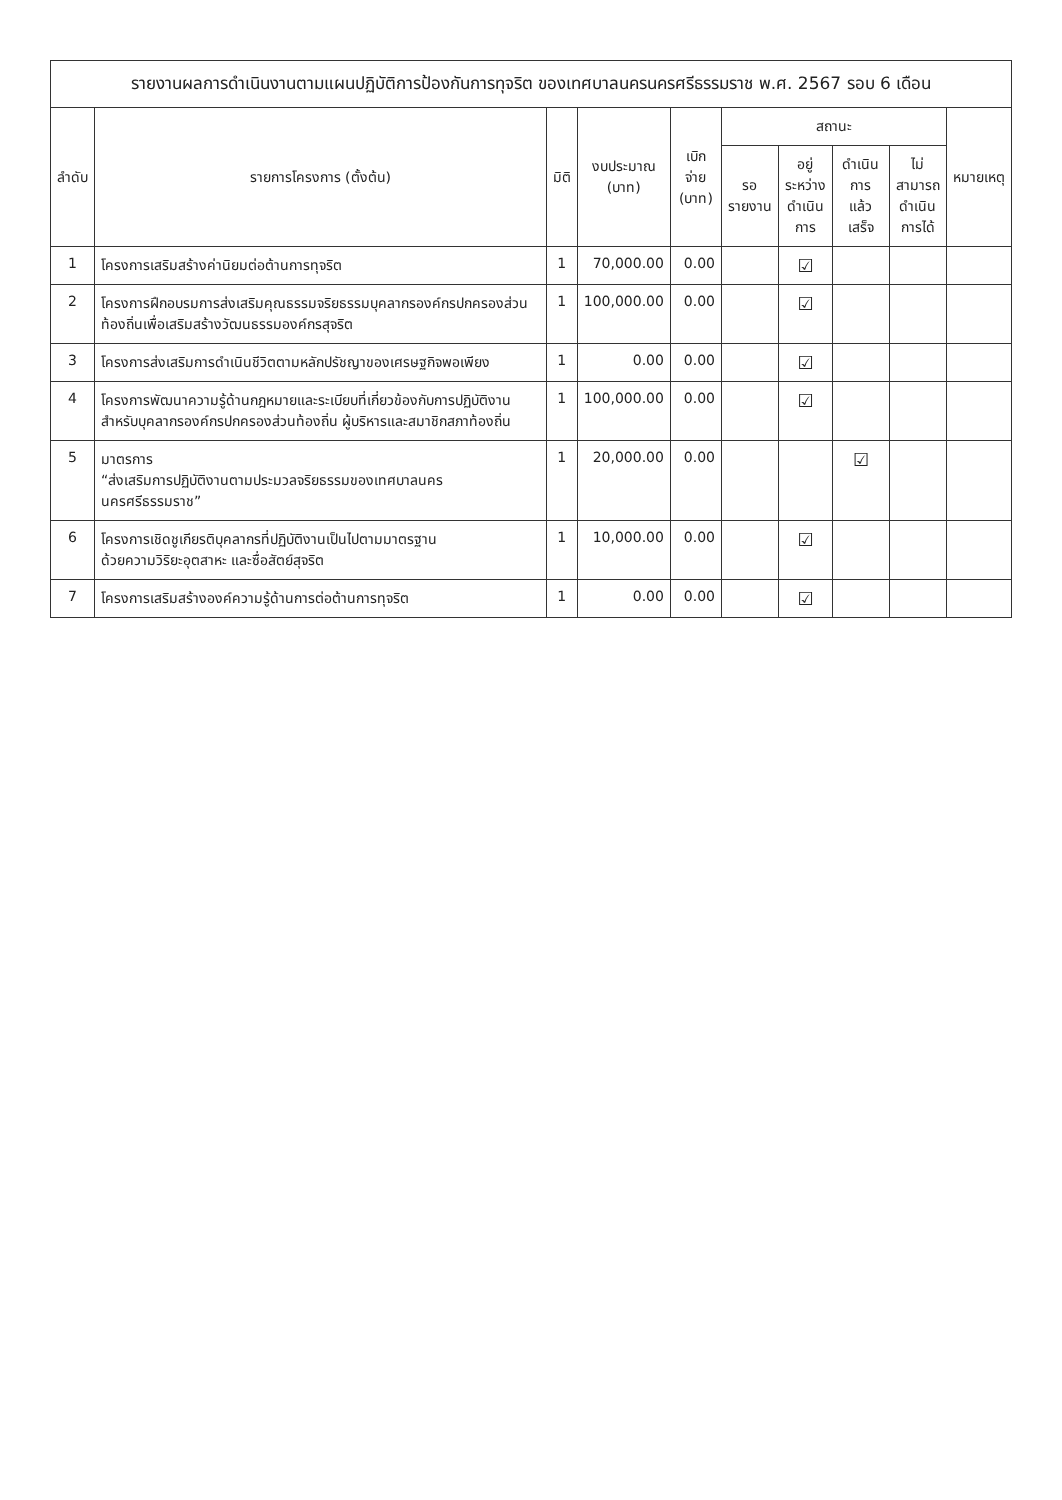รายงานผลการดำเนินงานตามแผนปฏิบัติการป้องกันการทุจริต ของเทศบาลนครนครศรีธรรมราช พ.ศ. 2567 รอบ 6 เดือน
| ลำดับ | รายการโครงการ (ตั้งต้น) | มิติ | งบประมาณ (บาท) | เบิกจ่าย (บาท) | สถานะ | | | | หมายเหตุ |
| --- | --- | --- | --- | --- | --- | --- | --- | --- | --- |
| | | | | | รอ รายงาน | อยู่ ระหว่าง ดำเนิน การ | ดำเนิน การ แล้วเสร็จ | ไม่ สามารถ ดำเนิน การได้ | |
| 1 | โครงการเสริมสร้างค่านิยมต่อต้านการทุจริต | 1 | 70,000.00 | 0.00 | | ☑ | | | |
| 2 | โครงการฝึกอบรมการส่งเสริมคุณธรรมจริยธรรมบุคลากรองค์กรปกครองส่วนท้องถิ่นเพื่อเสริมสร้างวัฒนธรรมองค์กรสุจริต | 1 | 100,000.00 | 0.00 | | ☑ | | | |
| 3 | โครงการส่งเสริมการดำเนินชีวิตตามหลักปรัชญาของเศรษฐกิจพอเพียง | 1 | 0.00 | 0.00 | | ☑ | | | |
| 4 | โครงการพัฒนาความรู้ด้านกฎหมายและระเบียบที่เกี่ยวข้องกับการปฏิบัติงาน สำหรับบุคลากรองค์กรปกครองส่วนท้องถิ่น ผู้บริหารและสมาชิกสภาท้องถิ่น | 1 | 100,000.00 | 0.00 | | ☑ | | | |
| 5 | มาตรการ “ส่งเสริมการปฏิบัติงานตามประมวลจริยธรรมของเทศบาลนครนครศรีธรรมราช” | 1 | 20,000.00 | 0.00 | | | ☑ | | |
| 6 | โครงการเชิดชูเกียรติบุคลากรที่ปฏิบัติงานเป็นไปตามมาตรฐาน ด้วยความวิริยะอุตสาหะ และซื่อสัตย์สุจริต | 1 | 10,000.00 | 0.00 | | ☑ | | | |
| 7 | โครงการเสริมสร้างองค์ความรู้ด้านการต่อต้านการทุจริต | 1 | 0.00 | 0.00 | | ☑ | | | |